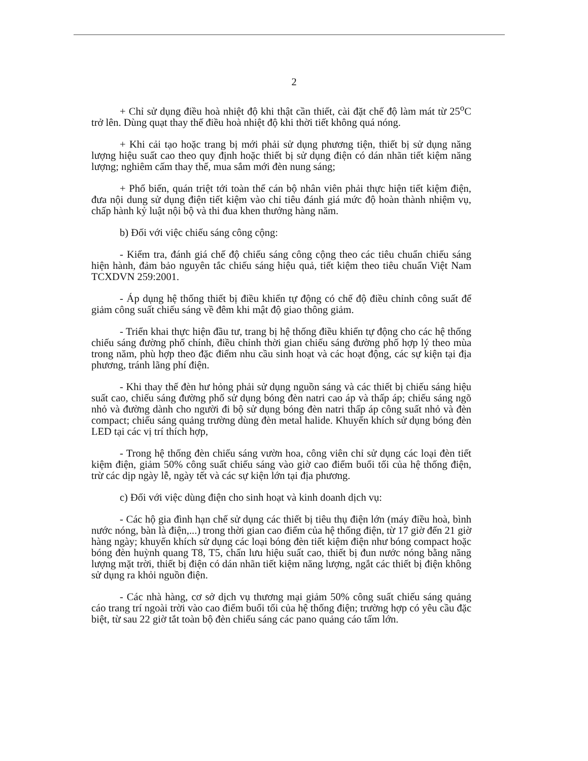2
+ Chỉ sử dụng điều hoà nhiệt độ khi thật cần thiết, cài đặt chế độ làm mát từ 25<sup>o</sup>C trở lên. Dùng quạt thay thế điều hoà nhiệt độ khi thời tiết không quá nóng.
+ Khi cải tạo hoặc trang bị mới phải sử dụng phương tiện, thiết bị sử dụng năng lượng hiệu suất cao theo quy định hoặc thiết bị sử dụng điện có dán nhãn tiết kiệm năng lượng; nghiêm cấm thay thế, mua sắm mới đèn nung sáng;
+ Phổ biến, quán triệt tới toàn thể cán bộ nhân viên phải thực hiện tiết kiệm điện, đưa nội dung sử dụng điện tiết kiệm vào chỉ tiêu đánh giá mức độ hoàn thành nhiệm vụ, chấp hành kỷ luật nội bộ và thi đua khen thưởng hàng năm.
b) Đối với việc chiếu sáng công cộng:
- Kiểm tra, đánh giá chế độ chiếu sáng công cộng theo các tiêu chuẩn chiếu sáng hiện hành, đảm bảo nguyên tắc chiếu sáng hiệu quả, tiết kiệm theo tiêu chuẩn Việt Nam TCXDVN 259:2001.
- Áp dụng hệ thống thiết bị điều khiển tự động có chế độ điều chỉnh công suất để giảm công suất chiếu sáng về đêm khi mật độ giao thông giảm.
- Triển khai thực hiện đầu tư, trang bị hệ thống điều khiển tự động cho các hệ thống chiếu sáng đường phố chính, điều chỉnh thời gian chiếu sáng đường phố hợp lý theo mùa trong năm, phù hợp theo đặc điểm nhu cầu sinh hoạt và các hoạt động, các sự kiện tại địa phương, tránh lãng phí điện.
- Khi thay thế đèn hư hỏng phải sử dụng nguồn sáng và các thiết bị chiếu sáng hiệu suất cao, chiếu sáng đường phố sử dụng bóng đèn natri cao áp và thấp áp; chiếu sáng ngõ nhỏ và đường dành cho người đi bộ sử dụng bóng đèn natri thấp áp công suất nhỏ và đèn compact; chiếu sáng quảng trường dùng đèn metal halide. Khuyến khích sử dụng bóng đèn LED tại các vị trí thích hợp,
- Trong hệ thống đèn chiếu sáng vườn hoa, công viên chỉ sử dụng các loại đèn tiết kiệm điện, giảm 50% công suất chiếu sáng vào giờ cao điểm buổi tối của hệ thống điện, trừ các dịp ngày lễ, ngày tết và các sự kiện lớn tại địa phương.
c) Đối với việc dùng điện cho sinh hoạt và kinh doanh dịch vụ:
- Các hộ gia đình hạn chế sử dụng các thiết bị tiêu thụ điện lớn (máy điều hoà, bình nước nóng, bàn là điện,...) trong thời gian cao điểm của hệ thống điện, từ 17 giờ đến 21 giờ hàng ngày; khuyến khích sử dụng các loại bóng đèn tiết kiệm điện như bóng compact hoặc bóng đèn huỳnh quang T8, T5, chấn lưu hiệu suất cao, thiết bị đun nước nóng bằng năng lượng mặt trời, thiết bị điện có dán nhãn tiết kiệm năng lượng, ngắt các thiết bị điện không sử dụng ra khỏi nguồn điện.
- Các nhà hàng, cơ sở dịch vụ thương mại giảm 50% công suất chiếu sáng quảng cáo trang trí ngoài trời vào cao điểm buổi tối của hệ thống điện; trường hợp có yêu cầu đặc biệt, từ sau 22 giờ tắt toàn bộ đèn chiếu sáng các pano quảng cáo tấm lớn.